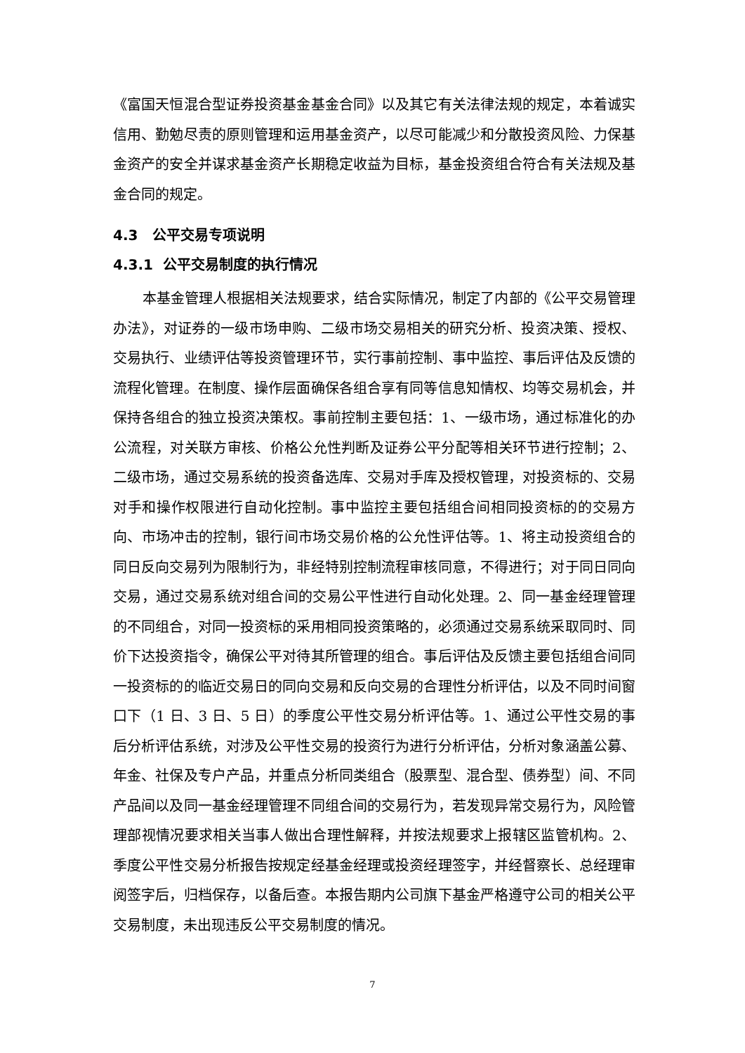《富国天恒混合型证券投资基金基金合同》以及其它有关法律法规的规定，本着诚实信用、勤勉尽责的原则管理和运用基金资产，以尽可能减少和分散投资风险、力保基金资产的安全并谋求基金资产长期稳定收益为目标，基金投资组合符合有关法规及基金合同的规定。
4.3 公平交易专项说明
4.3.1 公平交易制度的执行情况
本基金管理人根据相关法规要求，结合实际情况，制定了内部的《公平交易管理办法》，对证券的一级市场申购、二级市场交易相关的研究分析、投资决策、授权、交易执行、业绩评估等投资管理环节，实行事前控制、事中监控、事后评估及反馈的流程化管理。在制度、操作层面确保各组合享有同等信息知情权、均等交易机会，并保持各组合的独立投资决策权。事前控制主要包括：1、一级市场，通过标准化的办公流程，对关联方审核、价格公允性判断及证券公平分配等相关环节进行控制；2、二级市场，通过交易系统的投资备选库、交易对手库及授权管理，对投资标的、交易对手和操作权限进行自动化控制。事中监控主要包括组合间相同投资标的的交易方向、市场冲击的控制，银行间市场交易价格的公允性评估等。1、将主动投资组合的同日反向交易列为限制行为，非经特别控制流程审核同意，不得进行；对于同日同向交易，通过交易系统对组合间的交易公平性进行自动化处理。2、同一基金经理管理的不同组合，对同一投资标的采用相同投资策略的，必须通过交易系统采取同时、同价下达投资指令，确保公平对待其所管理的组合。事后评估及反馈主要包括组合间同一投资标的的临近交易日的同向交易和反向交易的合理性分析评估，以及不同时间窗口下（1 日、3 日、5 日）的季度公平性交易分析评估等。1、通过公平性交易的事后分析评估系统，对涉及公平性交易的投资行为进行分析评估，分析对象涵盖公募、年金、社保及专户产品，并重点分析同类组合（股票型、混合型、债券型）间、不同产品间以及同一基金经理管理不同组合间的交易行为，若发现异常交易行为，风险管理部视情况要求相关当事人做出合理性解释，并按法规要求上报辖区监管机构。2、季度公平性交易分析报告按规定经基金经理或投资经理签字，并经督察长、总经理审阅签字后，归档保存，以备后查。本报告期内公司旗下基金严格遵守公司的相关公平交易制度，未出现违反公平交易制度的情况。
7